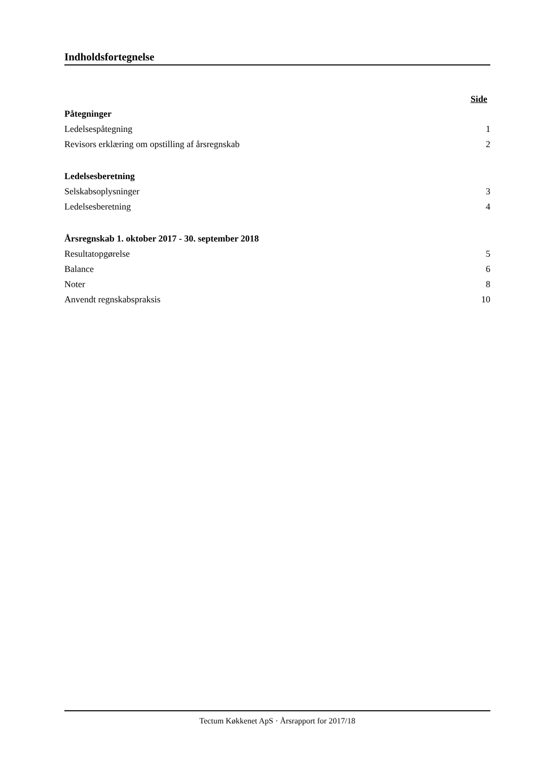Indholdsfortegnelse
Side
Påtegninger
Ledelsespåtegning 1
Revisors erklæring om opstilling af årsregnskab 2
Ledelsesberetning
Selskabsoplysninger 3
Ledelsesberetning 4
Årsregnskab 1. oktober 2017 - 30. september 2018
Resultatopgørelse 5
Balance 6
Noter 8
Anvendt regnskabspraksis 10
Tectum Køkkenet ApS · Årsrapport for 2017/18